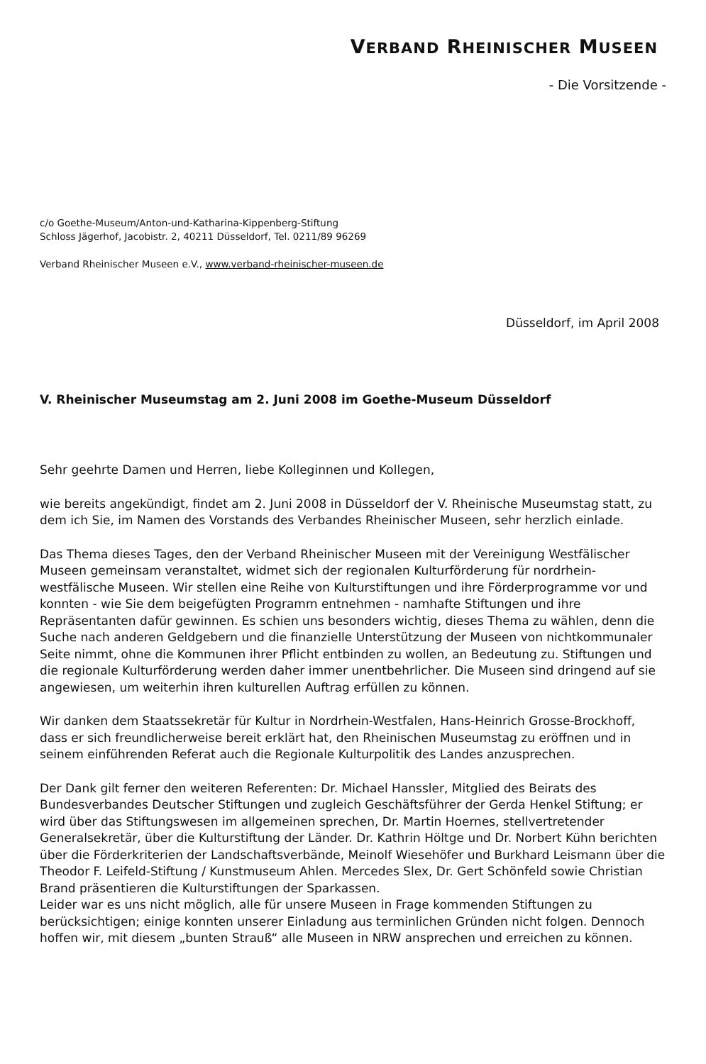VERBAND RHEINISCHER MUSEEN
- Die Vorsitzende -
c/o Goethe-Museum/Anton-und-Katharina-Kippenberg-Stiftung
Schloss Jägerhof, Jacobistr. 2, 40211 Düsseldorf, Tel. 0211/89 96269
Verband Rheinischer Museen e.V., www.verband-rheinischer-museen.de
Düsseldorf, im April 2008
V. Rheinischer Museumstag am 2. Juni 2008 im Goethe-Museum Düsseldorf
Sehr geehrte Damen und Herren, liebe Kolleginnen und Kollegen,
wie bereits angekündigt, findet am 2. Juni 2008 in Düsseldorf der V. Rheinische Museumstag statt, zu dem ich Sie, im Namen des Vorstands des Verbandes Rheinischer Museen, sehr herzlich einlade.
Das Thema dieses Tages, den der Verband Rheinischer Museen mit der Vereinigung Westfälischer Museen gemeinsam veranstaltet, widmet sich der regionalen Kulturförderung für nordrhein-westfälische Museen. Wir stellen eine Reihe von Kulturstiftungen und ihre Förderprogramme vor und konnten - wie Sie dem beigefügten Programm entnehmen - namhafte Stiftungen und ihre Repräsentanten dafür gewinnen. Es schien uns besonders wichtig, dieses Thema zu wählen, denn die Suche nach anderen Geldgebern und die finanzielle Unterstützung der Museen von nichtkommunaler Seite nimmt, ohne die Kommunen ihrer Pflicht entbinden zu wollen, an Bedeutung zu. Stiftungen und die regionale Kulturförderung werden daher immer unentbehrlicher. Die Museen sind dringend auf sie angewiesen, um weiterhin ihren kulturellen Auftrag erfüllen zu können.
Wir danken dem Staatssekretär für Kultur in Nordrhein-Westfalen, Hans-Heinrich Grosse-Brockhoff, dass er sich freundlicherweise bereit erklärt hat, den Rheinischen Museumstag zu eröffnen und in seinem einführenden Referat auch die Regionale Kulturpolitik des Landes anzusprechen.
Der Dank gilt ferner den weiteren Referenten: Dr. Michael Hanssler, Mitglied des Beirats des Bundesverbandes Deutscher Stiftungen und zugleich Geschäftsführer der Gerda Henkel Stiftung; er wird über das Stiftungswesen im allgemeinen sprechen, Dr. Martin Hoernes, stellvertretender Generalsekretär, über die Kulturstiftung der Länder. Dr. Kathrin Höltge und Dr. Norbert Kühn berichten über die Förderkriterien der Landschaftsverbände, Meinolf Wiesehöfer und Burkhard Leismann über die Theodor F. Leifeld-Stiftung / Kunstmuseum Ahlen. Mercedes Slex, Dr. Gert Schönfeld sowie Christian Brand präsentieren die Kulturstiftungen der Sparkassen.
Leider war es uns nicht möglich, alle für unsere Museen in Frage kommenden Stiftungen zu berücksichtigen; einige konnten unserer Einladung aus terminlichen Gründen nicht folgen. Dennoch hoffen wir, mit diesem „bunten Strauß“ alle Museen in NRW ansprechen und erreichen zu können.